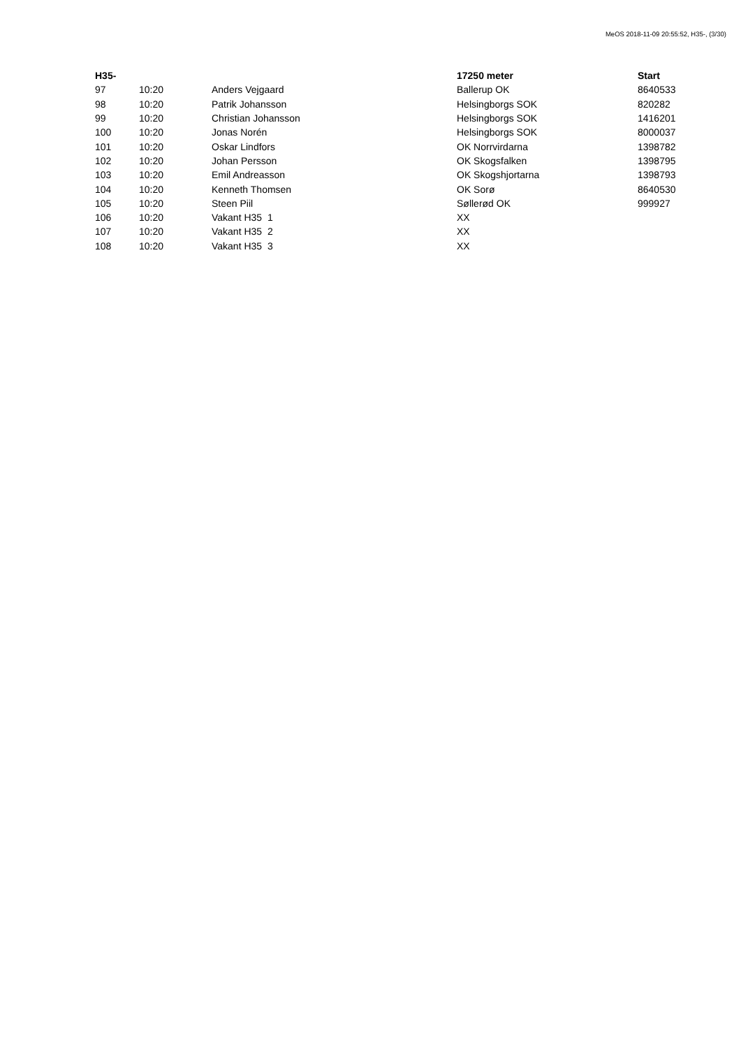MeOS 2018-11-09 20:55:52, H35-, (3/30)
| H35- | | | 17250 meter | Start |
| --- | --- | --- | --- | --- |
| 97 | 10:20 | Anders Vejgaard | Ballerup OK | 8640533 |
| 98 | 10:20 | Patrik Johansson | Helsingborgs SOK | 820282 |
| 99 | 10:20 | Christian Johansson | Helsingborgs SOK | 1416201 |
| 100 | 10:20 | Jonas Norén | Helsingborgs SOK | 8000037 |
| 101 | 10:20 | Oskar Lindfors | OK Norrvirdarna | 1398782 |
| 102 | 10:20 | Johan Persson | OK Skogsfalken | 1398795 |
| 103 | 10:20 | Emil Andreasson | OK Skogshjortarna | 1398793 |
| 104 | 10:20 | Kenneth Thomsen | OK Sorø | 8640530 |
| 105 | 10:20 | Steen Piil | Søllerød OK | 999927 |
| 106 | 10:20 | Vakant H35 1 | XX | |
| 107 | 10:20 | Vakant H35 2 | XX | |
| 108 | 10:20 | Vakant H35 3 | XX | |